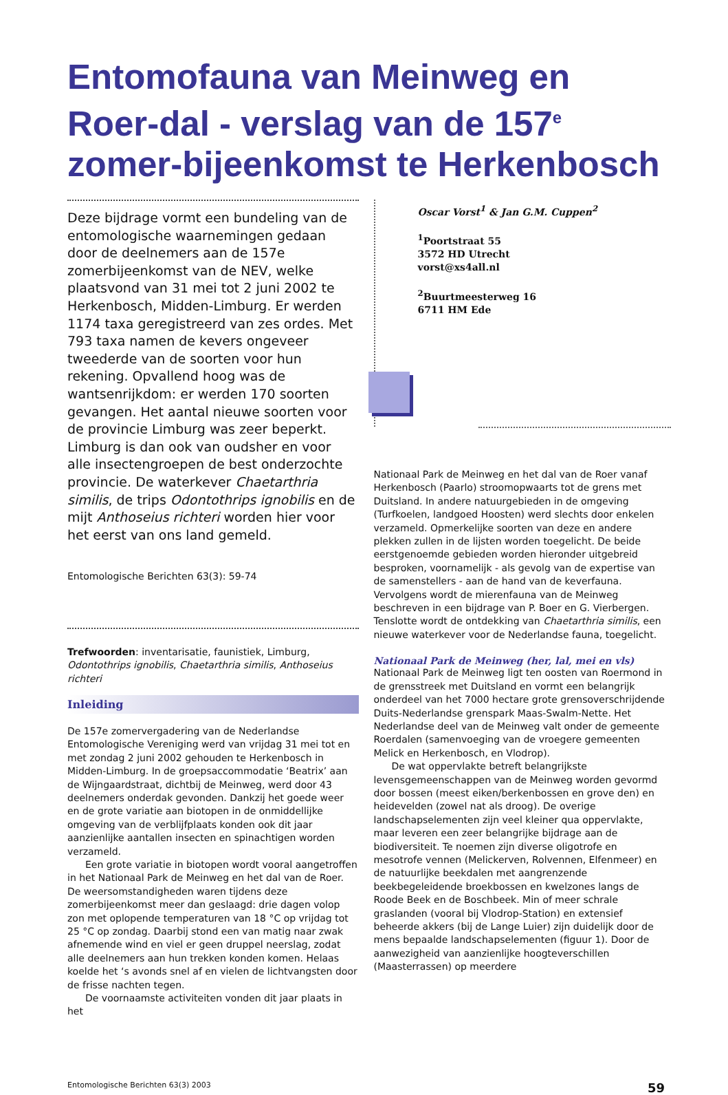Entomofauna van Meinweg en Roer-dal - verslag van de 157<sup>e</sup> zomer-bijeenkomst te Herkenbosch
Deze bijdrage vormt een bundeling van de entomologische waarnemingen gedaan door de deelnemers aan de 157e zomerbijeenkomst van de NEV, welke plaatsvond van 31 mei tot 2 juni 2002 te Herkenbosch, Midden-Limburg. Er werden 1174 taxa geregistreerd van zes ordes. Met 793 taxa namen de kevers ongeveer tweederde van de soorten voor hun rekening. Opvallend hoog was de wantsenrijkdom: er werden 170 soorten gevangen. Het aantal nieuwe soorten voor de provincie Limburg was zeer beperkt. Limburg is dan ook van oudsher en voor alle insectengroepen de best onderzochte provincie. De waterkever Chaetarthria similis, de trips Odontothrips ignobilis en de mijt Anthoseius richteri worden hier voor het eerst van ons land gemeld.
Entomologische Berichten 63(3): 59-74
Trefwoorden: inventarisatie, faunistiek, Limburg, Odontothrips ignobilis, Chaetarthria similis, Anthoseius richteri
Inleiding
De 157e zomervergadering van de Nederlandse Entomologische Vereniging werd van vrijdag 31 mei tot en met zondag 2 juni 2002 gehouden te Herkenbosch in Midden-Limburg. In de groepsaccommodatie ‘Beatrix’ aan de Wijngaardstraat, dichtbij de Meinweg, werd door 43 deelnemers onderdak gevonden. Dankzij het goede weer en de grote variatie aan biotopen in de onmiddellijke omgeving van de verblijfplaats konden ook dit jaar aanzienlijke aantallen insecten en spinachtigen worden verzameld.
Een grote variatie in biotopen wordt vooral aangetroffen in het Nationaal Park de Meinweg en het dal van de Roer. De weersomstandigheden waren tijdens deze zomerbijeenkomst meer dan geslaagd: drie dagen volop zon met oplopende temperaturen van 18 °C op vrijdag tot 25 °C op zondag. Daarbij stond een van matig naar zwak afnemende wind en viel er geen druppel neerslag, zodat alle deelnemers aan hun trekken konden komen. Helaas koelde het ‘s avonds snel af en vielen de lichtvangsten door de frisse nachten tegen.
De voornaamste activiteiten vonden dit jaar plaats in het
Oscar Vorst<sup>1</sup> & Jan G.M. Cuppen<sup>2</sup>
<sup>1</sup> Poortstraat 55
3572 HD Utrecht
vorst@xs4all.nl
<sup>2</sup> Buurtmeesterweg 16
6711 HM Ede
Nationaal Park de Meinweg en het dal van de Roer vanaf Herkenbosch (Paarlo) stroomopwaarts tot de grens met Duitsland. In andere natuurgebieden in de omgeving (Turfkoelen, landgoed Hoosten) werd slechts door enkelen verzameld. Opmerkelijke soorten van deze en andere plekken zullen in de lijsten worden toegelicht. De beide eerstgenoemde gebieden worden hieronder uitgebreid besproken, voornamelijk - als gevolg van de expertise van de samenstellers - aan de hand van de keverfauna. Vervolgens wordt de mierenfauna van de Meinweg beschreven in een bijdrage van P. Boer en G. Vierbergen. Tenslotte wordt de ontdekking van Chaetarthria similis, een nieuwe waterkever voor de Nederlandse fauna, toegelicht.
Nationaal Park de Meinweg (her, lal, mei en vls)
Nationaal Park de Meinweg ligt ten oosten van Roermond in de grensstreek met Duitsland en vormt een belangrijk onderdeel van het 7000 hectare grote grensoverschrijdende Duits-Nederlandse grenspark Maas-Swalm-Nette. Het Nederlandse deel van de Meinweg valt onder de gemeente Roerdalen (samenvoeging van de vroegere gemeenten Melick en Herkenbosch, en Vlodrop).
De wat oppervlakte betreft belangrijkste levensgemeenschappen van de Meinweg worden gevormd door bossen (meest eiken/berkenbossen en grove den) en heidevelden (zowel nat als droog). De overige landschapselementen zijn veel kleiner qua oppervlakte, maar leveren een zeer belangrijke bijdrage aan de biodiversiteit. Te noemen zijn diverse oligotrofe en mesotrofe vennen (Melickerven, Rolvennen, Elfenmeer) en de natuurlijke beekdalen met aangrenzende beekbegeleidende broekbossen en kwelzones langs de Roode Beek en de Boschbeek. Min of meer schrale graslanden (vooral bij Vlodrop-Station) en extensief beheerde akkers (bij de Lange Luier) zijn duidelijk door de mens bepaalde landschapselementen (figuur 1). Door de aanwezigheid van aanzienlijke hoogteverschillen (Maasterrassen) op meerdere
Entomologische Berichten 63(3) 2003 59